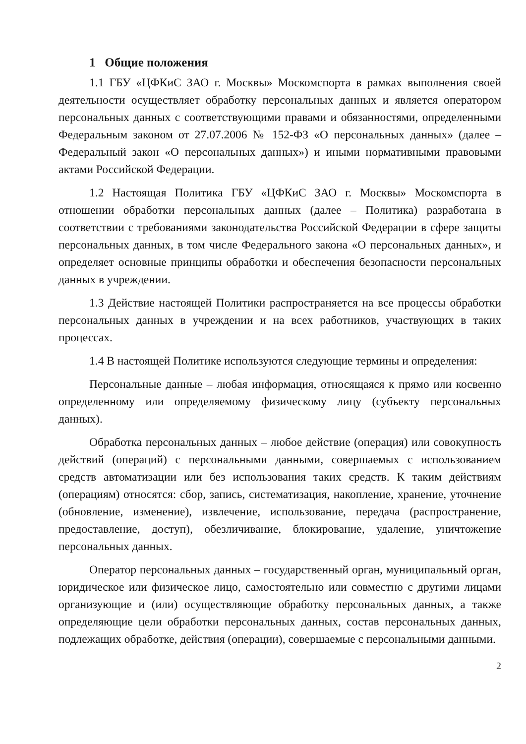1 Общие положения
1.1 ГБУ «ЦФКиС ЗАО г. Москвы» Москомспорта в рамках выполнения своей деятельности осуществляет обработку персональных данных и является оператором персональных данных с соответствующими правами и обязанностями, определенными Федеральным законом от 27.07.2006 № 152-ФЗ «О персональных данных» (далее – Федеральный закон «О персональных данных») и иными нормативными правовыми актами Российской Федерации.
1.2 Настоящая Политика ГБУ «ЦФКиС ЗАО г. Москвы» Москомспорта в отношении обработки персональных данных (далее – Политика) разработана в соответствии с требованиями законодательства Российской Федерации в сфере защиты персональных данных, в том числе Федерального закона «О персональных данных», и определяет основные принципы обработки и обеспечения безопасности персональных данных в учреждении.
1.3 Действие настоящей Политики распространяется на все процессы обработки персональных данных в учреждении и на всех работников, участвующих в таких процессах.
1.4 В настоящей Политике используются следующие термины и определения:
Персональные данные – любая информация, относящаяся к прямо или косвенно определенному или определяемому физическому лицу (субъекту персональных данных).
Обработка персональных данных – любое действие (операция) или совокупность действий (операций) с персональными данными, совершаемых с использованием средств автоматизации или без использования таких средств. К таким действиям (операциям) относятся: сбор, запись, систематизация, накопление, хранение, уточнение (обновление, изменение), извлечение, использование, передача (распространение, предоставление, доступ), обезличивание, блокирование, удаление, уничтожение персональных данных.
Оператор персональных данных – государственный орган, муниципальный орган, юридическое или физическое лицо, самостоятельно или совместно с другими лицами организующие и (или) осуществляющие обработку персональных данных, а также определяющие цели обработки персональных данных, состав персональных данных, подлежащих обработке, действия (операции), совершаемые с персональными данными.
2